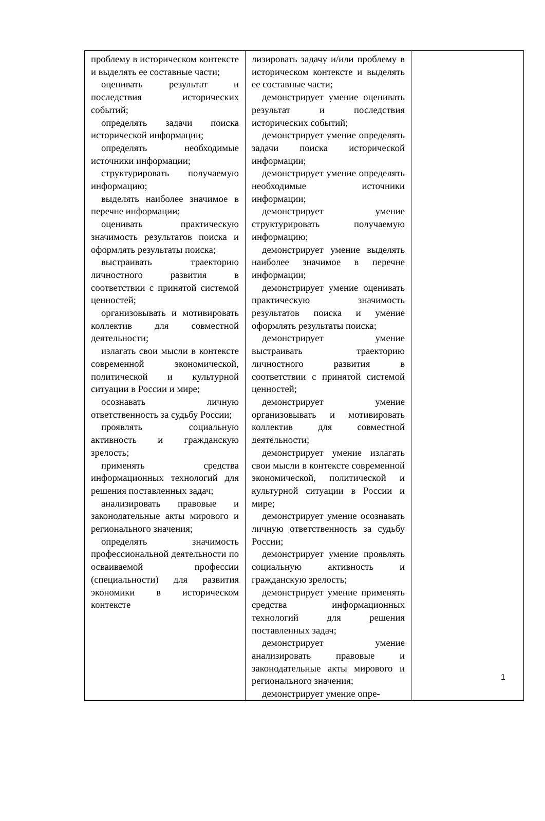| проблему в историческом контексте и выделять ее составные части; оценивать результат и последствия исторических событий; определять задачи поиска исторической информации; определять необходимые источники информации; структурировать получаемую информацию; выделять наиболее значимое в перечне информации; оценивать практическую значимость результатов поиска и оформлять результаты поиска; выстраивать траекторию личностного развития в соответствии с принятой системой ценностей; организовывать и мотивировать коллектив для совместной деятельности; излагать свои мысли в контексте современной экономической, политической и культурной ситуации в России и мире; осознавать личную ответственность за судьбу России; проявлять социальную активность и гражданскую зрелость; применять средства информационных технологий для решения поставленных задач; анализировать правовые и законодательные акты мирового и регионального значения; определять значимость профессиональной деятельности по осваиваемой профессии (специальности) для развития экономики в историческом контексте | лизировать задачу и/или проблему в историческом контексте и выделять ее составные части; демонстрирует умение оценивать результат и последствия исторических событий; демонстрирует умение определять задачи поиска исторической информации; демонстрирует умение определять необходимые источники информации; демонстрирует умение структурировать получаемую информацию; демонстрирует умение выделять наиболее значимое в перечне информации; демонстрирует умение оценивать практическую значимость результатов поиска и умение оформлять результаты поиска; демонстрирует умение выстраивать траекторию личностного развития в соответствии с принятой системой ценностей; демонстрирует умение организовывать и мотивировать коллектив для совместной деятельности; демонстрирует умение излагать свои мысли в контексте современной экономической, политической и культурной ситуации в России и мире; демонстрирует умение осознавать личную ответственность за судьбу России; демонстрирует умение проявлять социальную активность и гражданскую зрелость; демонстрирует умение применять средства информационных технологий для решения поставленных задач; демонстрирует умение анализировать правовые и законодательные акты мирового и регионального значения; демонстрирует умение опре- | |
1